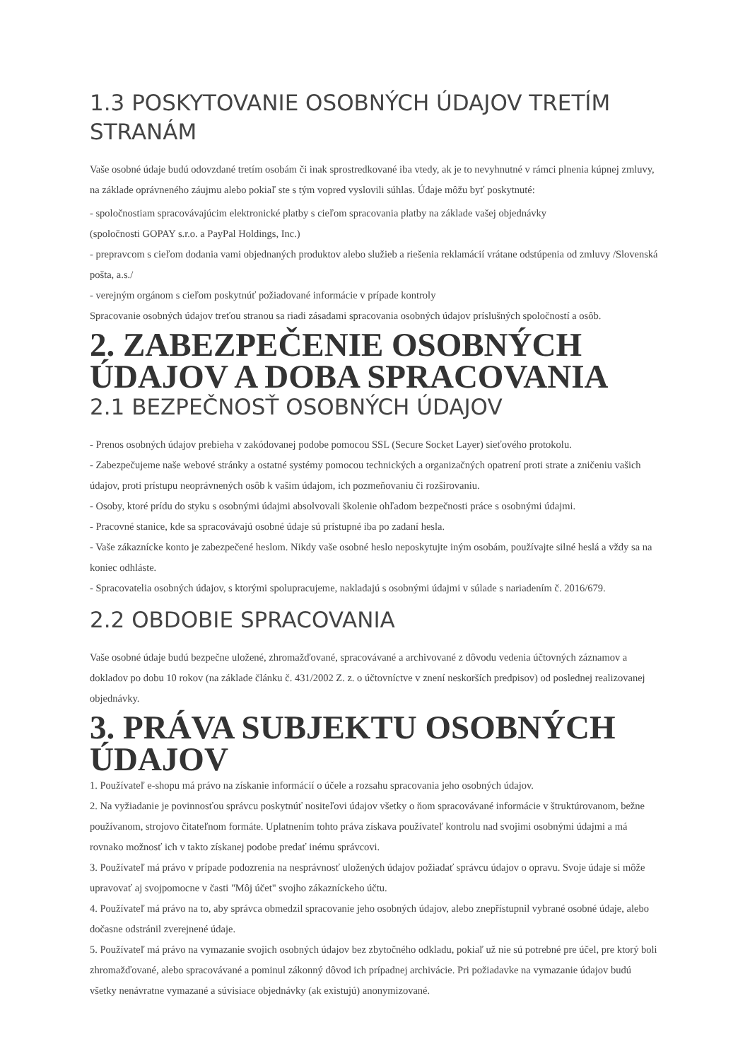1.3 POSKYTOVANIE OSOBNÝCH ÚDAJOV TRETÍM STRANÁM
Vaše osobné údaje budú odovzdané tretím osobám či inak sprostredkované iba vtedy, ak je to nevyhnutné v rámci plnenia kúpnej zmluvy, na základe oprávneného záujmu alebo pokiaľ ste s tým vopred vyslovili súhlas. Údaje môžu byť poskytnuté:
- spoločnostiam spracovávajúcim elektronické platby s cieľom spracovania platby na základe vašej objednávky
(spoločnosti GOPAY s.r.o. a PayPal Holdings, Inc.)
- prepravcom s cieľom dodania vami objednaných produktov alebo služieb a riešenia reklamácií vrátane odstúpenia od zmluvy /Slovenská pošta, a.s./
- verejným orgánom s cieľom poskytnúť požiadované informácie v prípade kontroly
Spracovanie osobných údajov treťou stranou sa riadi zásadami spracovania osobných údajov príslušných spoločností a osôb.
2. ZABEZPEČENIE OSOBNÝCH ÚDAJOV A DOBA SPRACOVANIA
2.1 BEZPEČNOSŤ OSOBNÝCH ÚDAJOV
- Prenos osobných údajov prebieha v zakódovanej podobe pomocou SSL (Secure Socket Layer) sieťového protokolu.
- Zabezpečujeme naše webové stránky a ostatné systémy pomocou technických a organizačných opatrení proti strate a zničeniu vašich údajov, proti prístupu neoprávnených osôb k vašim údajom, ich pozmeňovaniu či rozširovaniu.
- Osoby, ktoré prídu do styku s osobnými údajmi absolvovali školenie ohľadom bezpečnosti práce s osobnými údajmi.
- Pracovné stanice, kde sa spracovávajú osobné údaje sú prístupné iba po zadaní hesla.
- Vaše zákaznícke konto je zabezpečené heslom. Nikdy vaše osobné heslo neposkytujte iným osobám, používajte silné heslá a vždy sa na koniec odhláste.
- Spracovatelia osobných údajov, s ktorými spolupracujeme, nakladajú s osobnými údajmi v súlade s nariadením č. 2016/679.
2.2 OBDOBIE SPRACOVANIA
Vaše osobné údaje budú bezpečne uložené, zhromažďované, spracovávané a archivované z dôvodu vedenia účtovných záznamov a dokladov po dobu 10 rokov (na základe článku č. 431/2002 Z. z. o účtovníctve v znení neskorších predpisov) od poslednej realizovanej objednávky.
3. PRÁVA SUBJEKTU OSOBNÝCH ÚDAJOV
1. Používateľ e-shopu má právo na získanie informácií o účele a rozsahu spracovania jeho osobných údajov.
2. Na vyžiadanie je povinnosťou správcu poskytnúť nositeľovi údajov všetky o ňom spracovávané informácie v štruktúrovanom, bežne používanom, strojovo čitateľnom formáte. Uplatnením tohto práva získava používateľ kontrolu nad svojimi osobnými údajmi a má rovnako možnosť ich v takto získanej podobe predať inému správcovi.
3. Používateľ má právo v prípade podozrenia na nesprávnosť uložených údajov požiadať správcu údajov o opravu. Svoje údaje si môže upravovať aj svojpomocne v časti "Môj účet" svojho zákazníckeho účtu.
4. Používateľ má právo na to, aby správca obmedzil spracovanie jeho osobných údajov, alebo znepřístupnil vybrané osobné údaje, alebo dočasne odstránil zverejnené údaje.
5. Používateľ má právo na vymazanie svojich osobných údajov bez zbytočného odkladu, pokiaľ už nie sú potrebné pre účel, pre ktorý boli zhromažďované, alebo spracovávané a pominul zákonný dôvod ich prípadnej archivácie. Pri požiadavke na vymazanie údajov budú všetky nenávratne vymazané a súvisiace objednávky (ak existujú) anonymizované.